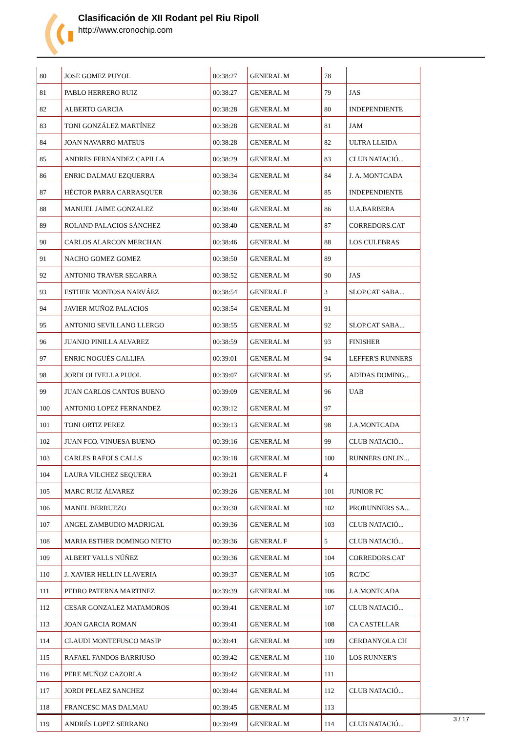Clasificación de XII Rodant pel Riu Ripoll
http://www.cronochip.com
| 80 | JOSE GOMEZ PUYOL | 00:38:27 | GENERAL M | 78 | |
| 81 | PABLO HERRERO RUIZ | 00:38:27 | GENERAL M | 79 | JAS |
| 82 | ALBERTO GARCIA | 00:38:28 | GENERAL M | 80 | INDEPENDIENTE |
| 83 | TONI GONZÁLEZ MARTÍNEZ | 00:38:28 | GENERAL M | 81 | JAM |
| 84 | JOAN NAVARRO MATEUS | 00:38:28 | GENERAL M | 82 | ULTRA LLEIDA |
| 85 | ANDRES FERNANDEZ CAPILLA | 00:38:29 | GENERAL M | 83 | CLUB NATACIÓ... |
| 86 | ENRIC DALMAU EZQUERRA | 00:38:34 | GENERAL M | 84 | J. A. MONTCADA |
| 87 | HÉCTOR PARRA CARRASQUER | 00:38:36 | GENERAL M | 85 | INDEPENDIENTE |
| 88 | MANUEL JAIME GONZALEZ | 00:38:40 | GENERAL M | 86 | U.A.BARBERA |
| 89 | ROLAND PALACIOS SÁNCHEZ | 00:38:40 | GENERAL M | 87 | CORREDORS.CAT |
| 90 | CARLOS ALARCON MERCHAN | 00:38:46 | GENERAL M | 88 | LOS CULEBRAS |
| 91 | NACHO GOMEZ GOMEZ | 00:38:50 | GENERAL M | 89 | |
| 92 | ANTONIO TRAVER SEGARRA | 00:38:52 | GENERAL M | 90 | JAS |
| 93 | ESTHER MONTOSA NARVÁEZ | 00:38:54 | GENERAL F | 3 | SLOP.CAT SABA... |
| 94 | JAVIER MUÑOZ PALACIOS | 00:38:54 | GENERAL M | 91 | |
| 95 | ANTONIO SEVILLANO LLERGO | 00:38:55 | GENERAL M | 92 | SLOP.CAT SABA... |
| 96 | JUANJO PINILLA ALVAREZ | 00:38:59 | GENERAL M | 93 | FINISHER |
| 97 | ENRIC NOGUÉS GALLIFA | 00:39:01 | GENERAL M | 94 | LEFFER'S RUNNERS |
| 98 | JORDI OLIVELLA PUJOL | 00:39:07 | GENERAL M | 95 | ADIDAS DOMING... |
| 99 | JUAN CARLOS CANTOS BUENO | 00:39:09 | GENERAL M | 96 | UAB |
| 100 | ANTONIO LOPEZ FERNANDEZ | 00:39:12 | GENERAL M | 97 | |
| 101 | TONI ORTIZ PEREZ | 00:39:13 | GENERAL M | 98 | J.A.MONTCADA |
| 102 | JUAN FCO. VINUESA BUENO | 00:39:16 | GENERAL M | 99 | CLUB NATACIÓ... |
| 103 | CARLES RAFOLS CALLS | 00:39:18 | GENERAL M | 100 | RUNNERS ONLIN... |
| 104 | LAURA VILCHEZ SEQUERA | 00:39:21 | GENERAL F | 4 | |
| 105 | MARC RUIZ ÁLVAREZ | 00:39:26 | GENERAL M | 101 | JUNIOR FC |
| 106 | MANEL BERRUEZO | 00:39:30 | GENERAL M | 102 | PRORUNNERS SA... |
| 107 | ANGEL ZAMBUDIO MADRIGAL | 00:39:36 | GENERAL M | 103 | CLUB NATACIÓ... |
| 108 | MARIA ESTHER DOMINGO NIETO | 00:39:36 | GENERAL F | 5 | CLUB NATACIÓ... |
| 109 | ALBERT VALLS NÚÑEZ | 00:39:36 | GENERAL M | 104 | CORREDORS.CAT |
| 110 | J. XAVIER HELLIN LLAVERIA | 00:39:37 | GENERAL M | 105 | RC/DC |
| 111 | PEDRO PATERNA MARTINEZ | 00:39:39 | GENERAL M | 106 | J.A.MONTCADA |
| 112 | CESAR GONZALEZ MATAMOROS | 00:39:41 | GENERAL M | 107 | CLUB NATACIÓ... |
| 113 | JOAN GARCIA ROMAN | 00:39:41 | GENERAL M | 108 | CA CASTELLAR |
| 114 | CLAUDI MONTEFUSCO MASIP | 00:39:41 | GENERAL M | 109 | CERDANYOLA CH |
| 115 | RAFAEL FANDOS BARRIUSO | 00:39:42 | GENERAL M | 110 | LOS RUNNER'S |
| 116 | PERE MUÑOZ CAZORLA | 00:39:42 | GENERAL M | 111 | |
| 117 | JORDI PELAEZ SANCHEZ | 00:39:44 | GENERAL M | 112 | CLUB NATACIÓ... |
| 118 | FRANCESC MAS DALMAU | 00:39:45 | GENERAL M | 113 | |
| 119 | ANDRÉS LOPEZ SERRANO | 00:39:49 | GENERAL M | 114 | CLUB NATACIÓ... |
3 / 17